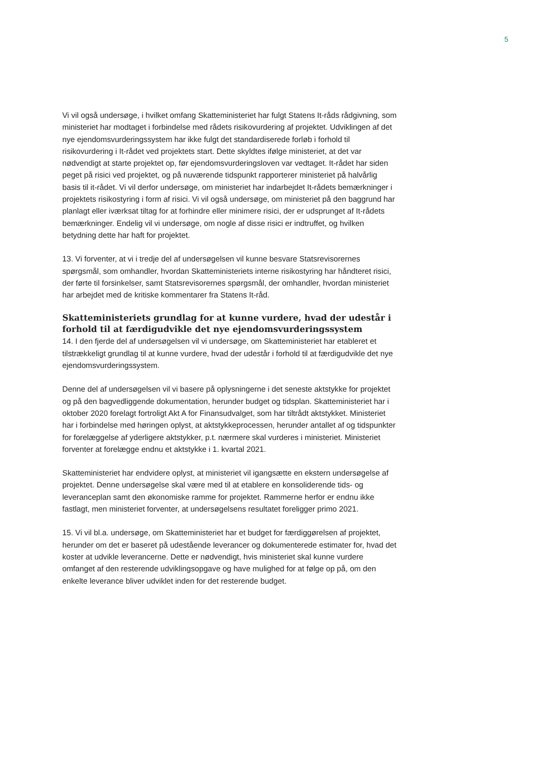5
Vi vil også undersøge, i hvilket omfang Skatteministeriet har fulgt Statens It-råds rådgivning, som ministeriet har modtaget i forbindelse med rådets risikovurdering af projektet. Udviklingen af det nye ejendomsvurderingssystem har ikke fulgt det standardiserede forløb i forhold til risikovurdering i It-rådet ved projektets start. Dette skyldtes ifølge ministeriet, at det var nødvendigt at starte projektet op, før ejendomsvurderingsloven var vedtaget. It-rådet har siden peget på risici ved projektet, og på nuværende tidspunkt rapporterer ministeriet på halvårlig basis til it-rådet. Vi vil derfor undersøge, om ministeriet har indarbejdet It-rådets bemærkninger i projektets risikostyring i form af risici. Vi vil også undersøge, om ministeriet på den baggrund har planlagt eller iværksat tiltag for at forhindre eller minimere risici, der er udsprunget af It-rådets bemærkninger. Endelig vil vi undersøge, om nogle af disse risici er indtruffet, og hvilken betydning dette har haft for projektet.
13. Vi forventer, at vi i tredje del af undersøgelsen vil kunne besvare Statsrevisorernes spørgsmål, som omhandler, hvordan Skatteministeriets interne risikostyring har håndteret risici, der førte til forsinkelser, samt Statsrevisorernes spørgsmål, der omhandler, hvordan ministeriet har arbejdet med de kritiske kommentarer fra Statens It-råd.
Skatteministeriets grundlag for at kunne vurdere, hvad der udestår i forhold til at færdigudvikle det nye ejendomsvurderingssystem
14. I den fjerde del af undersøgelsen vil vi undersøge, om Skatteministeriet har etableret et tilstrækkeligt grundlag til at kunne vurdere, hvad der udestår i forhold til at færdigudvikle det nye ejendomsvurderingssystem.
Denne del af undersøgelsen vil vi basere på oplysningerne i det seneste aktstykke for projektet og på den bagvedliggende dokumentation, herunder budget og tidsplan. Skatteministeriet har i oktober 2020 forelagt fortroligt Akt A for Finansudvalget, som har tiltrådt aktstykket. Ministeriet har i forbindelse med høringen oplyst, at aktstykkeprocessen, herunder antallet af og tidspunkter for forelæggelse af yderligere aktstykker, p.t. nærmere skal vurderes i ministeriet. Ministeriet forventer at forelægge endnu et aktstykke i 1. kvartal 2021.
Skatteministeriet har endvidere oplyst, at ministeriet vil igangsætte en ekstern undersøgelse af projektet. Denne undersøgelse skal være med til at etablere en konsoliderende tids- og leveranceplan samt den økonomiske ramme for projektet. Rammerne herfor er endnu ikke fastlagt, men ministeriet forventer, at undersøgelsens resultatet foreligger primo 2021.
15. Vi vil bl.a. undersøge, om Skatteministeriet har et budget for færdiggørelsen af projektet, herunder om det er baseret på udestående leverancer og dokumenterede estimater for, hvad det koster at udvikle leverancerne. Dette er nødvendigt, hvis ministeriet skal kunne vurdere omfanget af den resterende udviklingsopgave og have mulighed for at følge op på, om den enkelte leverance bliver udviklet inden for det resterende budget.